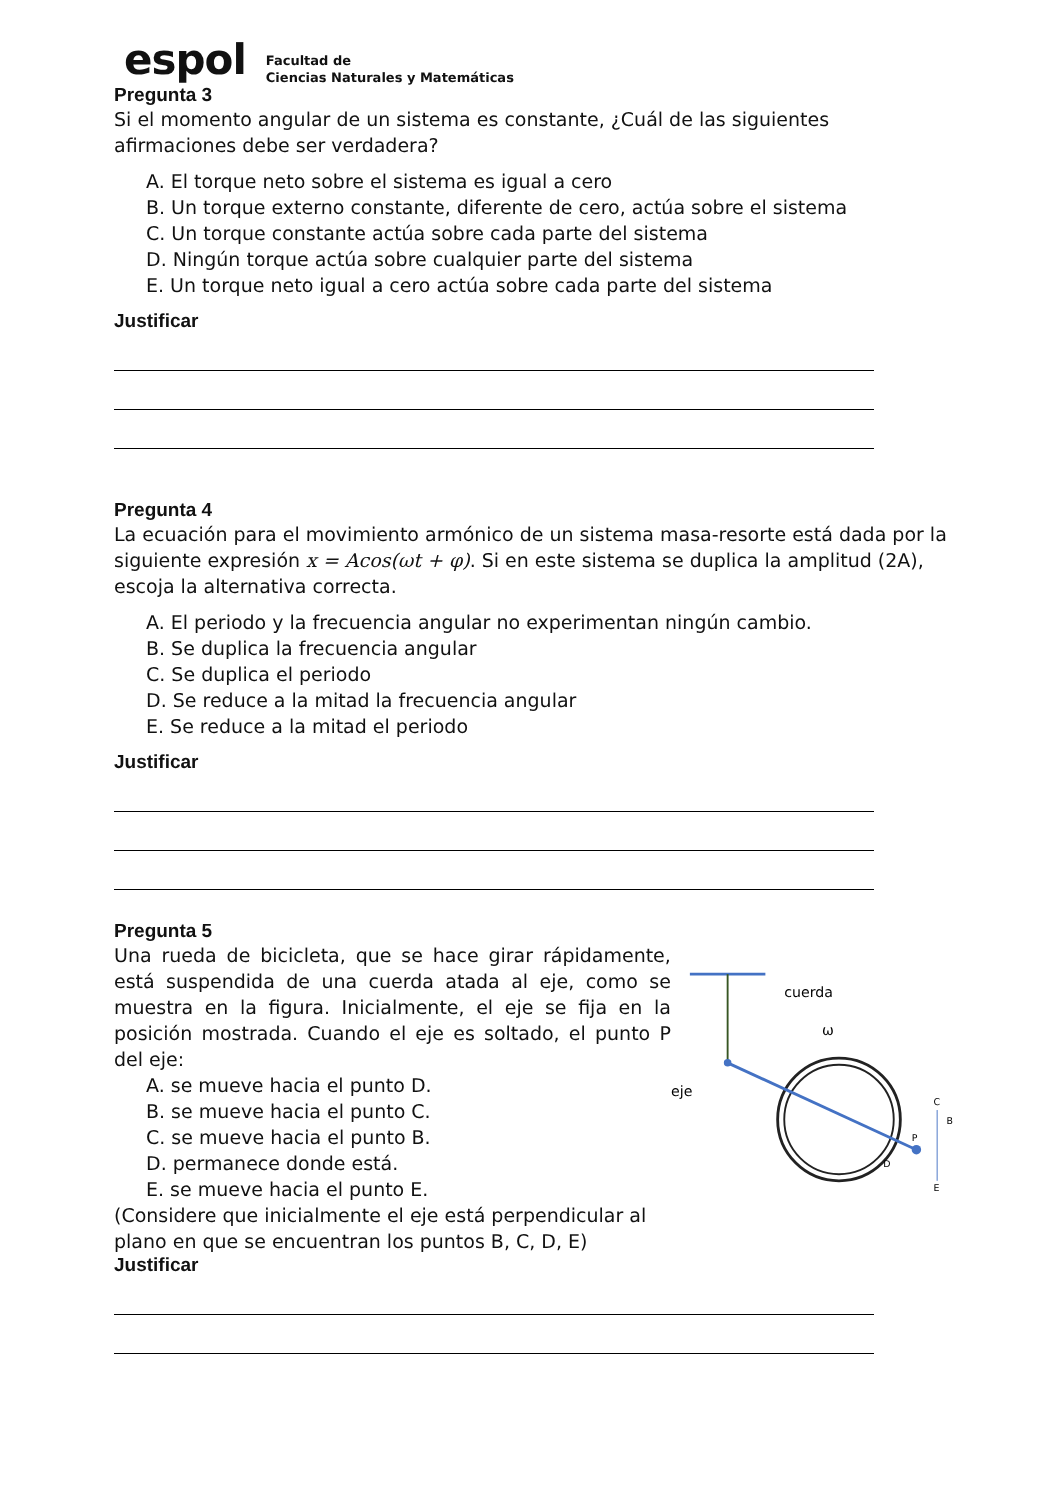espol
Facultad de
Ciencias Naturales y Matemáticas
Pregunta 3
Si el momento angular de un sistema es constante, ¿Cuál de las siguientes afirmaciones debe ser verdadera?
A. El torque neto sobre el sistema es igual a cero
B. Un torque externo constante, diferente de cero, actúa sobre el sistema
C. Un torque constante actúa sobre cada parte del sistema
D. Ningún torque actúa sobre cualquier parte del sistema
E. Un torque neto igual a cero actúa sobre cada parte del sistema
Justificar
Pregunta 4
La ecuación para el movimiento armónico de un sistema masa-resorte está dada por la siguiente expresión x = Acos(ωt + φ). Si en este sistema se duplica la amplitud (2A), escoja la alternativa correcta.
A. El periodo y la frecuencia angular no experimentan ningún cambio.
B. Se duplica la frecuencia angular
C. Se duplica el periodo
D. Se reduce a la mitad la frecuencia angular
E. Se reduce a la mitad el periodo
Justificar
Pregunta 5
Una rueda de bicicleta, que se hace girar rápidamente, está suspendida de una cuerda atada al eje, como se muestra en la figura. Inicialmente, el eje se fija en la posición mostrada. Cuando el eje es soltado, el punto P del eje:
A. se mueve hacia el punto D.
B. se mueve hacia el punto C.
C. se mueve hacia el punto B.
D. permanece donde está.
E. se mueve hacia el punto E.
(Considere que inicialmente el eje está perpendicular al plano en que se encuentran los puntos B, C, D, E)
cuerda
ω
eje
C
B
P
D
E
Justificar